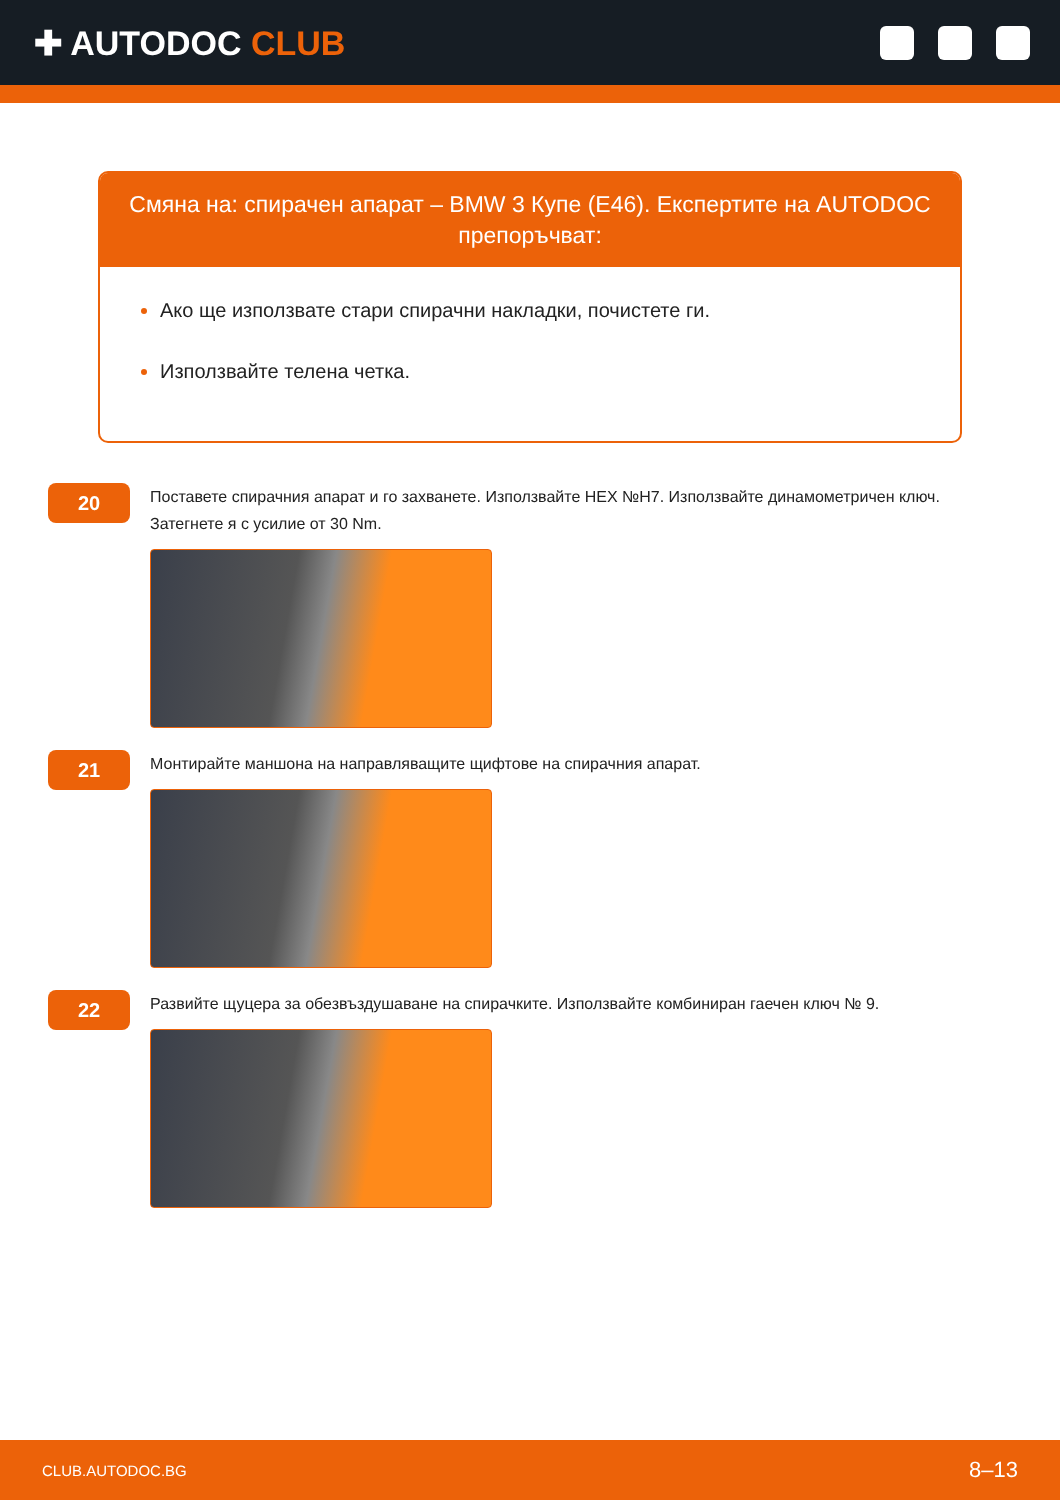✚ AUTODOC CLUB
Смяна на: спирачен апарат – BMW 3 Купе (E46). Експертите на AUTODOC препоръчват:
Ако ще използвате стари спирачни накладки, почистете ги.
Използвайте телена четка.
20
Поставете спирачния апарат и го захванете. Използвайте HEX №H7. Използвайте динамометричен ключ. Затегнете я с усилие от 30 Nm.
21
Монтирайте маншона на направляващите щифтове на спирачния апарат.
22
Развийте щуцера за обезвъздушаване на спирачките. Използвайте комбиниран гаечен ключ № 9.
CLUB.AUTODOC.BG 8–13